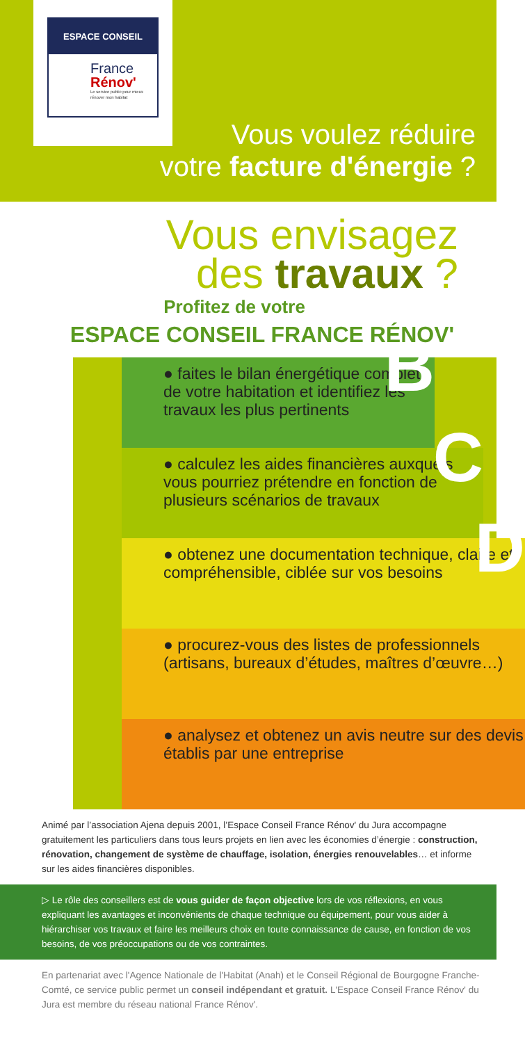ESPACE CONSEIL
France
Rénov'
Le service public pour mieux rénover mon habitat
Vous voulez réduire
votre facture d'énergie ?
Vous envisagez
des travaux ?
Profitez de votre
ESPACE CONSEIL FRANCE RÉNOV'
● faites le bilan énergétique complet de votre habitation et identifiez les travaux les plus pertinents B
● calculez les aides financières auxquels vous pourriez prétendre en fonction de plusieurs scénarios de travaux C
● obtenez une documentation technique, claire et compréhensible, ciblée sur vos besoins D
● procurez-vous des listes de professionnels (artisans, bureaux d’études, maîtres d’œuvre…)
● analysez et obtenez un avis neutre sur des devis établis par une entreprise
Animé par l’association Ajena depuis 2001, l’Espace Conseil France Rénov' du Jura accompagne gratuitement les particuliers dans tous leurs projets en lien avec les économies d’énergie : construction, rénovation, changement de système de chauffage, isolation, énergies renouvelables… et informe sur les aides financières disponibles.
▷ Le rôle des conseillers est de vous guider de façon objective lors de vos réflexions, en vous expliquant les avantages et inconvénients de chaque technique ou équipement, pour vous aider à hiérarchiser vos travaux et faire les meilleurs choix en toute connaissance de cause, en fonction de vos besoins, de vos préoccupations ou de vos contraintes.
En partenariat avec l'Agence Nationale de l'Habitat (Anah) et le Conseil Régional de Bourgogne Franche-Comté, ce service public permet un conseil indépendant et gratuit. L'Espace Conseil France Rénov' du Jura est membre du réseau national France Rénov'.